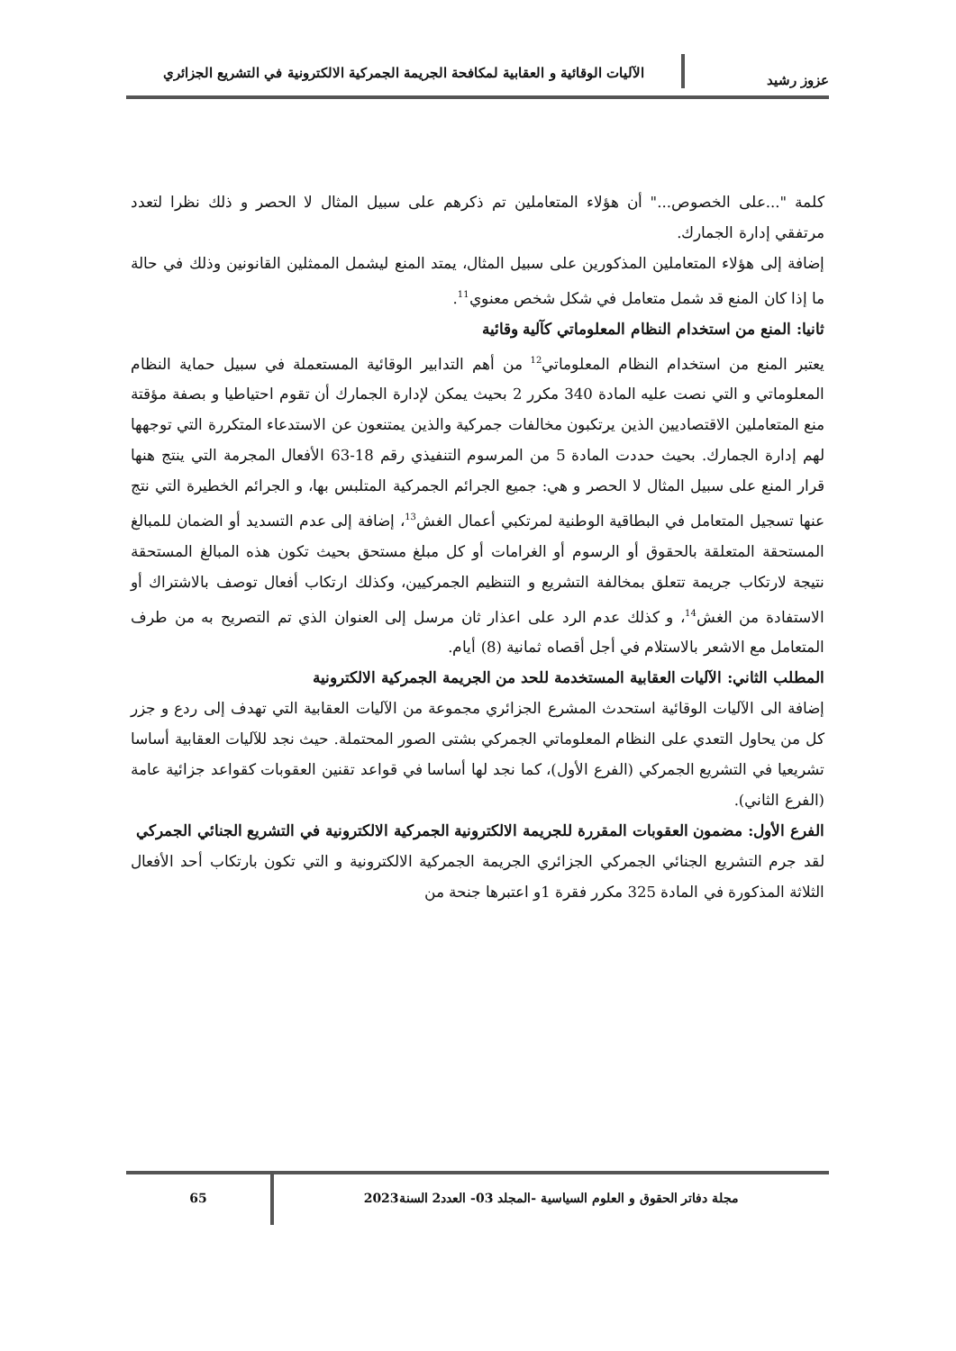عزوز رشيد
الآليات الوقائية و العقابية لمكافحة الجريمة الجمركية الالكترونية في التشريع الجزائري
كلمة "...على الخصوص..." أن هؤلاء المتعاملين تم ذكرهم على سبيل المثال لا الحصر و ذلك نظرا لتعدد مرتفقي إدارة الجمارك.
إضافة إلى هؤلاء المتعاملين المذكورين على سبيل المثال، يمتد المنع ليشمل الممثلين القانونين وذلك في حالة ما إذا كان المنع قد شمل متعامل في شكل شخص معنوي<sup>11</sup>.
ثانيا: المنع من استخدام النظام المعلوماتي كآلية وقائية
يعتبر المنع من استخدام النظام المعلوماتي<sup>12</sup> من أهم التدابير الوقائية المستعملة في سبيل حماية النظام المعلوماتي و التي نصت عليه المادة 340 مكرر 2 بحيث يمكن لإدارة الجمارك أن تقوم احتياطيا و بصفة مؤقتة منع المتعاملين الاقتصاديين الذين يرتكبون مخالفات جمركية والذين يمتنعون عن الاستدعاء المتكررة التي توجهها لهم إدارة الجمارك. بحيث حددت المادة 5 من المرسوم التنفيذي رقم 18-63 الأفعال المجرمة التي ينتج هنها قرار المنع على سبيل المثال لا الحصر و هي: جميع الجرائم الجمركية المتلبس بها، و الجرائم الخطيرة التي نتج عنها تسجيل المتعامل في البطاقية الوطنية لمرتكبي أعمال الغش<sup>13</sup>، إضافة إلى عدم التسديد أو الضمان للمبالغ المستحقة المتعلقة بالحقوق أو الرسوم أو الغرامات أو كل مبلغ مستحق بحيث تكون هذه المبالغ المستحقة نتيجة لارتكاب جريمة تتعلق بمخالفة التشريع و التنظيم الجمركيين، وكذلك ارتكاب أفعال توصف بالاشتراك أو الاستفادة من الغش<sup>14</sup>، و كذلك عدم الرد على اعذار ثان مرسل إلى العنوان الذي تم التصريح به من طرف المتعامل مع الاشعر بالاستلام في أجل أقصاه ثمانية (8) أيام.
المطلب الثاني: الآليات العقابية المستخدمة للحد من الجريمة الجمركية الالكترونية
إضافة الى الآليات الوقائية استحدث المشرع الجزائري مجموعة من الآليات العقابية التي تهدف إلى ردع و جزر كل من يحاول التعدي على النظام المعلوماتي الجمركي بشتى الصور المحتملة. حيث نجد للآليات العقابية أساسا تشريعيا في التشريع الجمركي (الفرع الأول)، كما نجد لها أساسا في قواعد تقنين العقوبات كقواعد جزائية عامة (الفرع الثاني).
الفرع الأول: مضمون العقوبات المقررة للجريمة الالكترونية الجمركية الالكترونية في التشريع الجنائي الجمركي
لقد جرم التشريع الجنائي الجمركي الجزائري الجريمة الجمركية الالكترونية و التي تكون بارتكاب أحد الأفعال الثلاثة المذكورة في المادة 325 مكرر فقرة 1و اعتبرها جنحة من
مجلة دفاتر الحقوق و العلوم السياسية -المجلد 03- العدد2 السنة2023
65